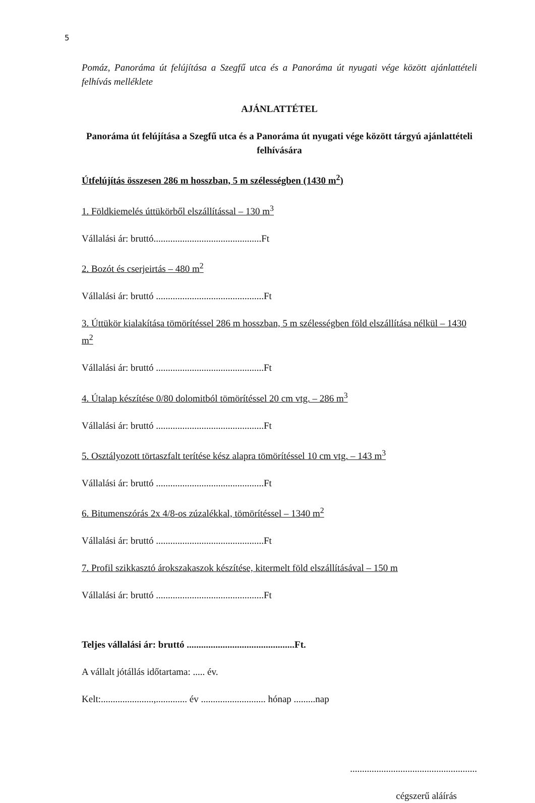5
Pomáz, Panoráma út felújítása a Szegfű utca és a Panoráma út nyugati vége között ajánlattételi felhívás melléklete
AJÁNLATTÉTEL
Panoráma út felújítása a Szegfű utca és a Panoráma út nyugati vége között tárgyú ajánlattételi felhívására
Útfelújítás összesen 286 m hosszban, 5 m szélességben (1430 m<sup>2</sup>)
1. Földkiemelés úttükörből elszállítással – 130 m<sup>3</sup>
Vállalási ár: bruttó.............................................Ft
2. Bozót és cserjeirtás – 480 m<sup>2</sup>
Vállalási ár: bruttó .............................................Ft
3. Úttükör kialakítása tömörítéssel 286 m hosszban, 5 m szélességben föld elszállítása nélkül – 1430 m<sup>2</sup>
Vállalási ár: bruttó .............................................Ft
4. Útalap készítése 0/80 dolomitból tömörítéssel 20 cm vtg. – 286 m<sup>3</sup>
Vállalási ár: bruttó .............................................Ft
5. Osztályozott törtaszfalt terítése kész alapra tömörítéssel 10 cm vtg. – 143 m<sup>3</sup>
Vállalási ár: bruttó .............................................Ft
6. Bitumenszórás 2x 4/8-os zúzalékkal, tömörítéssel – 1340 m<sup>2</sup>
Vállalási ár: bruttó .............................................Ft
7. Profil szikkasztó árokszakaszok készítése, kitermelt föld elszállításával – 150 m
Vállalási ár: bruttó .............................................Ft
Teljes vállalási ár: bruttó .............................................Ft.
A vállalt jótállás időtartama: ..... év.
Kelt:......................,............. év ........................... hónap .........nap
.....................................................
cégszerű aláírás